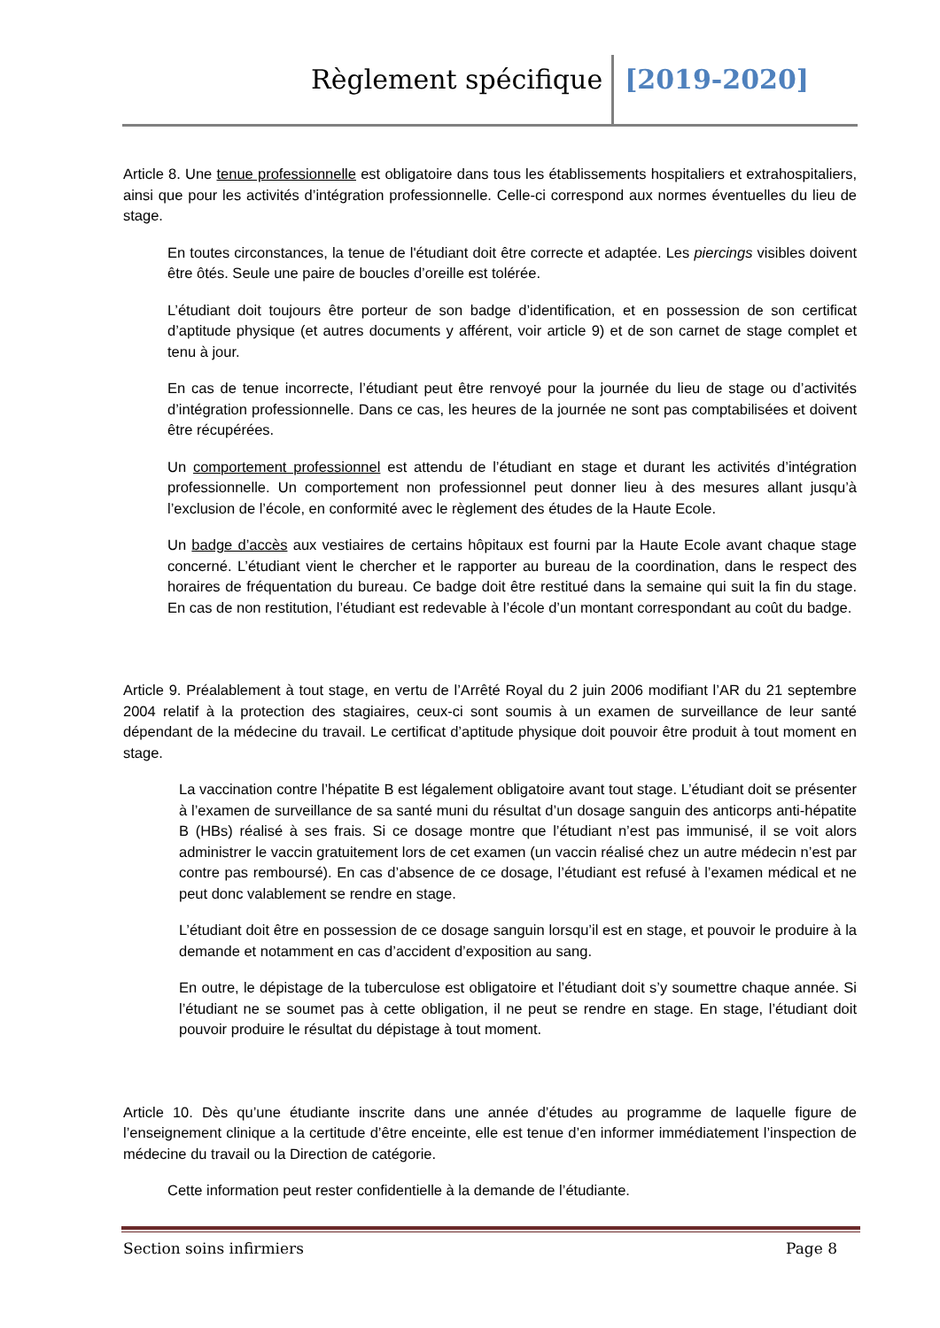Règlement spécifique [2019-2020]
Article 8. Une tenue professionnelle est obligatoire dans tous les établissements hospitaliers et extrahospitaliers, ainsi que pour les activités d’intégration professionnelle. Celle-ci correspond aux normes éventuelles du lieu de stage.
En toutes circonstances, la tenue de l'étudiant doit être correcte et adaptée. Les piercings visibles doivent être ôtés. Seule une paire de boucles d’oreille est tolérée.
L’étudiant doit toujours être porteur de son badge d’identification, et en possession de son certificat d’aptitude physique (et autres documents y afférent, voir article 9) et de son carnet de stage complet et tenu à jour.
En cas de tenue incorrecte, l’étudiant peut être renvoyé pour la journée du lieu de stage ou d’activités d’intégration professionnelle. Dans ce cas, les heures de la journée ne sont pas comptabilisées et doivent être récupérées.
Un comportement professionnel est attendu de l’étudiant en stage et durant les activités d’intégration professionnelle. Un comportement non professionnel peut donner lieu à des mesures allant jusqu’à l’exclusion de l’école, en conformité avec le règlement des études de la Haute Ecole.
Un badge d’accès aux vestiaires de certains hôpitaux est fourni par la Haute Ecole avant chaque stage concerné. L’étudiant vient le chercher et le rapporter au bureau de la coordination, dans le respect des horaires de fréquentation du bureau. Ce badge doit être restitué dans la semaine qui suit la fin du stage. En cas de non restitution, l’étudiant est redevable à l’école d’un montant correspondant au coût du badge.
Article 9. Préalablement à tout stage, en vertu de l’Arrêté Royal du 2 juin 2006 modifiant l’AR du 21 septembre 2004 relatif à la protection des stagiaires, ceux-ci sont soumis à un examen de surveillance de leur santé dépendant de la médecine du travail. Le certificat d’aptitude physique doit pouvoir être produit à tout moment en stage.
La vaccination contre l’hépatite B est légalement obligatoire avant tout stage. L’étudiant doit se présenter à l’examen de surveillance de sa santé muni du résultat d’un dosage sanguin des anticorps anti-hépatite B (HBs) réalisé à ses frais. Si ce dosage montre que l’étudiant n’est pas immunisé, il se voit alors administrer le vaccin gratuitement lors de cet examen (un vaccin réalisé chez un autre médecin n’est par contre pas remboursé). En cas d’absence de ce dosage, l’étudiant est refusé à l’examen médical et ne peut donc valablement se rendre en stage.
L’étudiant doit être en possession de ce dosage sanguin lorsqu’il est en stage, et pouvoir le produire à la demande et notamment en cas d’accident d’exposition au sang.
En outre, le dépistage de la tuberculose est obligatoire et l’étudiant doit s’y soumettre chaque année. Si l’étudiant ne se soumet pas à cette obligation, il ne peut se rendre en stage. En stage, l’étudiant doit pouvoir produire le résultat du dépistage à tout moment.
Article 10. Dès qu’une étudiante inscrite dans une année d’études au programme de laquelle figure de l’enseignement clinique a la certitude d’être enceinte, elle est tenue d’en informer immédiatement l’inspection de médecine du travail ou la Direction de catégorie.
Cette information peut rester confidentielle à la demande de l’étudiante.
Section soins infirmiers Page 8